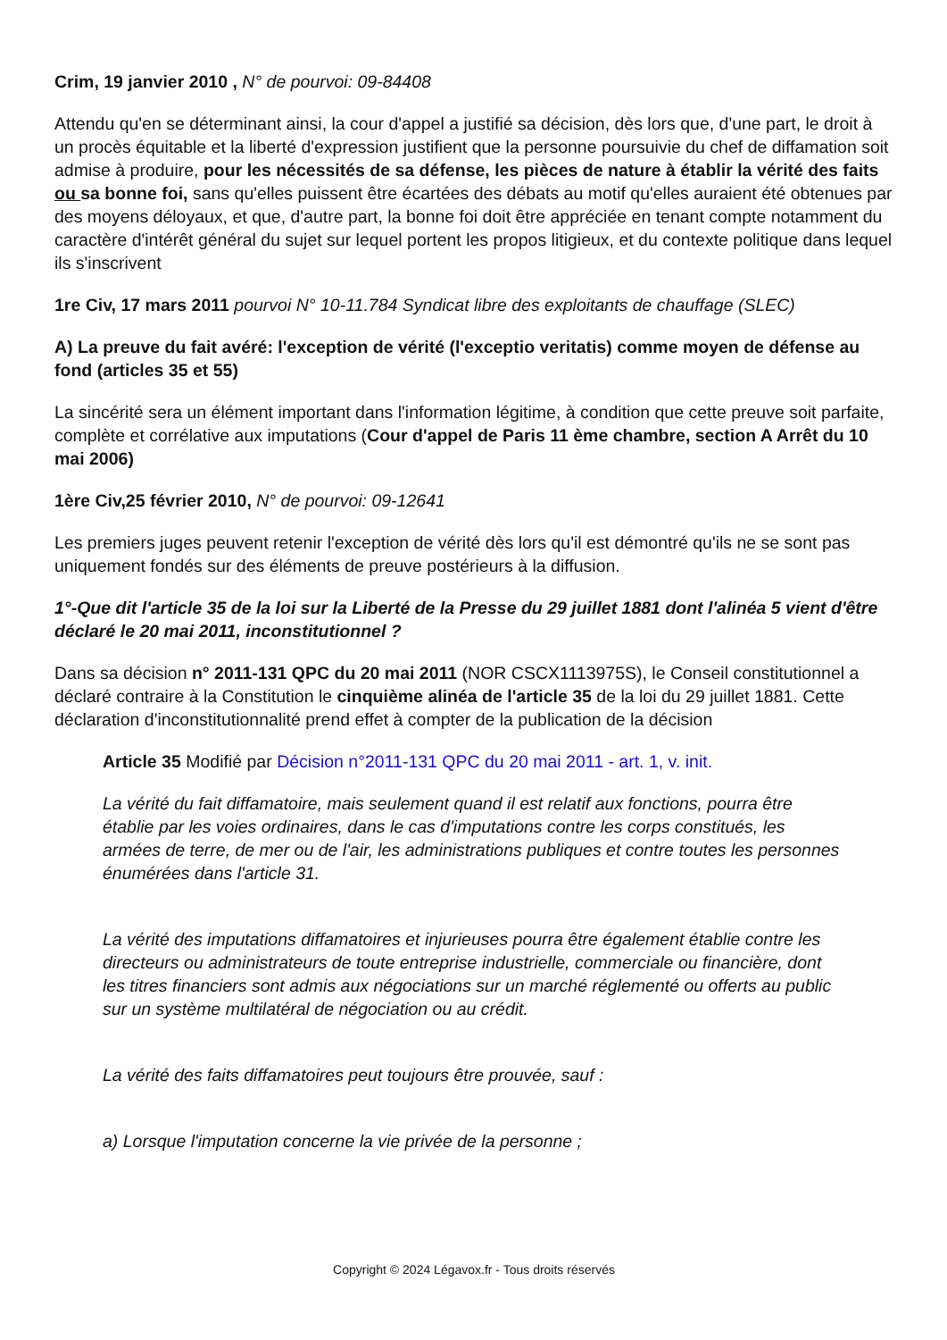Crim, 19 janvier 2010 , N° de pourvoi: 09-84408
Attendu qu'en se déterminant ainsi, la cour d'appel a justifié sa décision, dès lors que, d'une part, le droit à un procès équitable et la liberté d'expression justifient que la personne poursuivie du chef de diffamation soit admise à produire, pour les nécessités de sa défense, les pièces de nature à établir la vérité des faits ou sa bonne foi, sans qu'elles puissent être écartées des débats au motif qu'elles auraient été obtenues par des moyens déloyaux, et que, d'autre part, la bonne foi doit être appréciée en tenant compte notamment du caractère d'intérêt général du sujet sur lequel portent les propos litigieux, et du contexte politique dans lequel ils s'inscrivent
1re Civ, 17 mars 2011 pourvoi N° 10-11.784 Syndicat libre des exploitants de chauffage (SLEC)
A) La preuve du fait avéré: l'exception de vérité (l'exceptio veritatis) comme moyen de défense au fond (articles 35 et 55)
La sincérité sera un élément important dans l'information légitime, à condition que cette preuve soit parfaite, complète et corrélative aux imputations (Cour d'appel de Paris 11 ème chambre, section A Arrêt du 10 mai 2006)
1ère Civ,25 février 2010, N° de pourvoi: 09-12641
Les premiers juges peuvent retenir l'exception de vérité dès lors qu'il est démontré qu'ils ne se sont pas uniquement fondés sur des éléments de preuve postérieurs à la diffusion.
1°-Que dit l'article 35 de la loi sur la Liberté de la Presse du 29 juillet 1881 dont l'alinéa 5 vient d'être déclaré le 20 mai 2011, inconstitutionnel ?
Dans sa décision n° 2011-131 QPC du 20 mai 2011 (NOR CSCX1113975S), le Conseil constitutionnel a déclaré contraire à la Constitution le cinquième alinéa de l'article 35 de la loi du 29 juillet 1881. Cette déclaration d'inconstitutionnalité prend effet à compter de la publication de la décision
Article 35 Modifié par Décision n°2011-131 QPC du 20 mai 2011 - art. 1, v. init.
La vérité du fait diffamatoire, mais seulement quand il est relatif aux fonctions, pourra être établie par les voies ordinaires, dans le cas d'imputations contre les corps constitués, les armées de terre, de mer ou de l'air, les administrations publiques et contre toutes les personnes énumérées dans l'article 31.
La vérité des imputations diffamatoires et injurieuses pourra être également établie contre les directeurs ou administrateurs de toute entreprise industrielle, commerciale ou financière, dont les titres financiers sont admis aux négociations sur un marché réglementé ou offerts au public sur un système multilatéral de négociation ou au crédit.
La vérité des faits diffamatoires peut toujours être prouvée, sauf :
a) Lorsque l'imputation concerne la vie privée de la personne ;
Copyright © 2024 Légavox.fr - Tous droits réservés